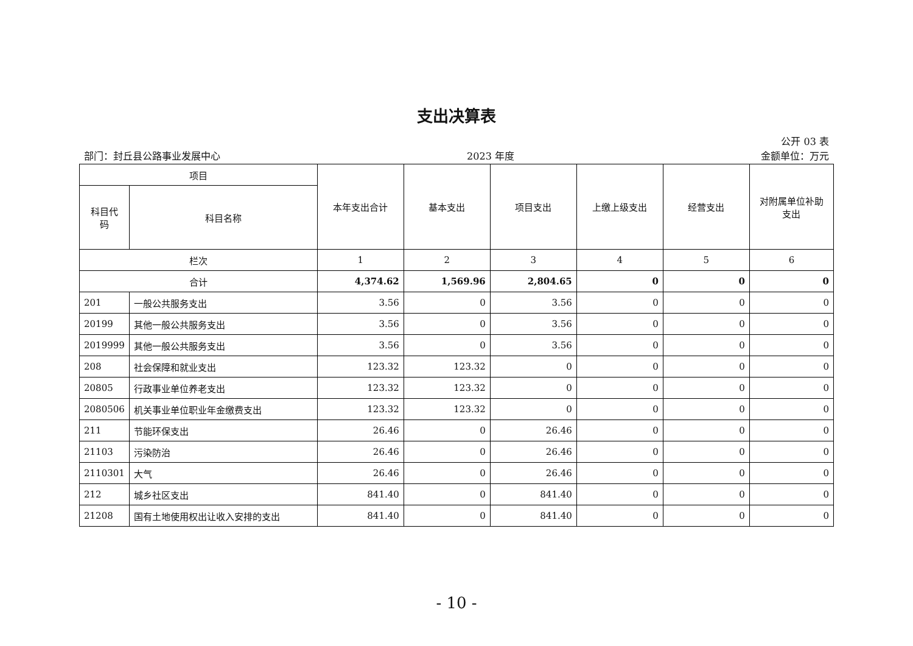支出决算表
公开 03 表
部门：封丘县公路事业发展中心 2023 年度 金额单位：万元
| 项目 | | 本年支出合计 | 基本支出 | 项目支出 | 上缴上级支出 | 经营支出 | 对附属单位补助 支出 |
| --- | --- | --- | --- | --- | --- | --- | --- |
| 科目代 码 | 科目名称 | | | | | | |
| 栏次 | | 1 | 2 | 3 | 4 | 5 | 6 |
| 合计 | | 4,374.62 | 1,569.96 | 2,804.65 | 0 | 0 | 0 |
| 201 | 一般公共服务支出 | 3.56 | 0 | 3.56 | 0 | 0 | 0 |
| 20199 | 其他一般公共服务支出 | 3.56 | 0 | 3.56 | 0 | 0 | 0 |
| 2019999 | 其他一般公共服务支出 | 3.56 | 0 | 3.56 | 0 | 0 | 0 |
| 208 | 社会保障和就业支出 | 123.32 | 123.32 | 0 | 0 | 0 | 0 |
| 20805 | 行政事业单位养老支出 | 123.32 | 123.32 | 0 | 0 | 0 | 0 |
| 2080506 | 机关事业单位职业年金缴费支出 | 123.32 | 123.32 | 0 | 0 | 0 | 0 |
| 211 | 节能环保支出 | 26.46 | 0 | 26.46 | 0 | 0 | 0 |
| 21103 | 污染防治 | 26.46 | 0 | 26.46 | 0 | 0 | 0 |
| 2110301 | 大气 | 26.46 | 0 | 26.46 | 0 | 0 | 0 |
| 212 | 城乡社区支出 | 841.40 | 0 | 841.40 | 0 | 0 | 0 |
| 21208 | 国有土地使用权出让收入安排的支出 | 841.40 | 0 | 841.40 | 0 | 0 | 0 |
- 10 -